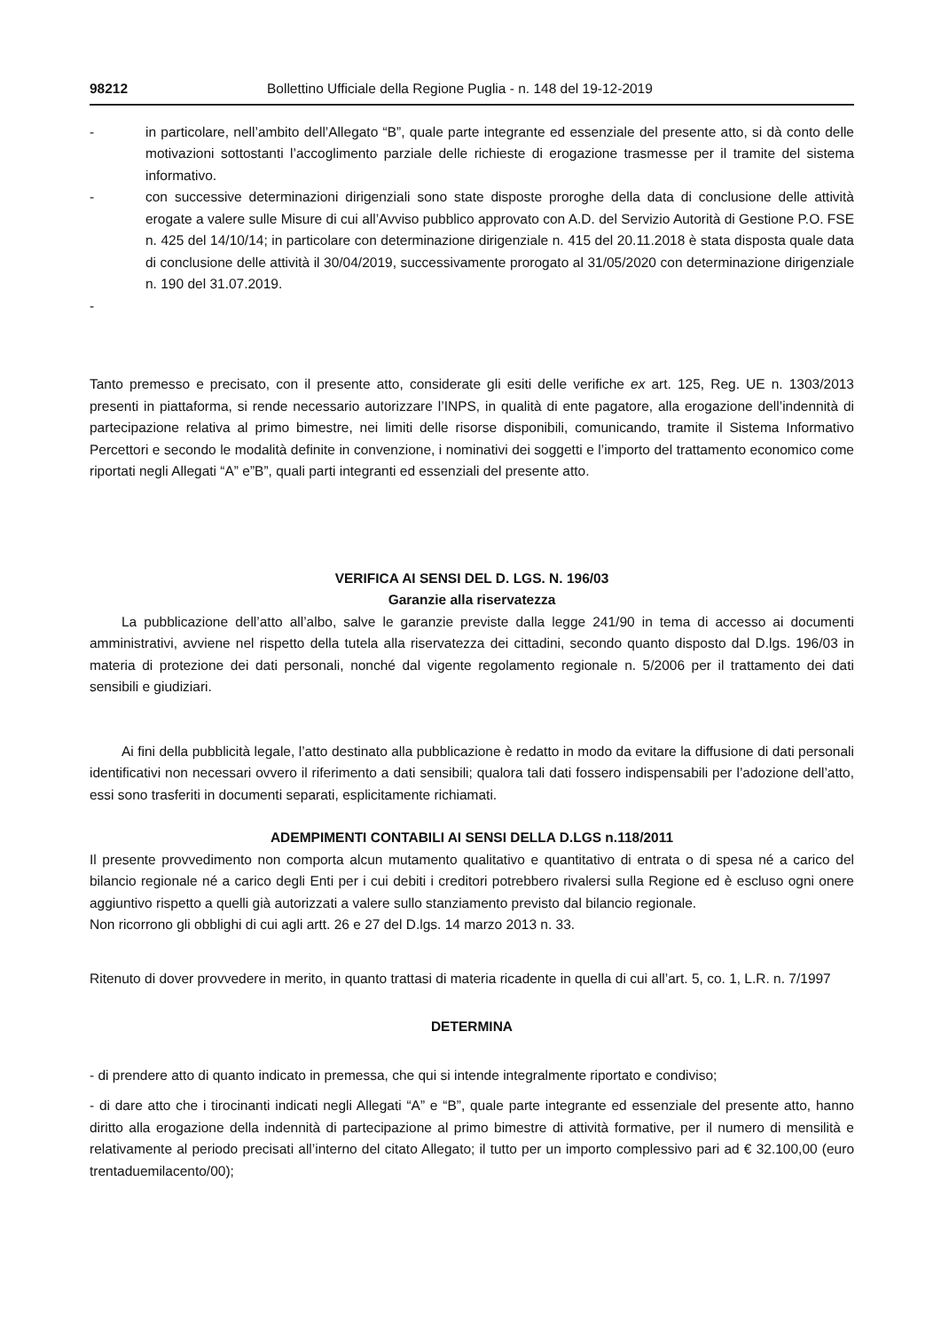98212 Bollettino Ufficiale della Regione Puglia - n. 148 del 19-12-2019
- in particolare, nell’ambito dell’Allegato “B”, quale parte integrante ed essenziale del presente atto, si dà conto delle motivazioni sottostanti l’accoglimento parziale delle richieste di erogazione trasmesse per il tramite del sistema informativo.
- con successive determinazioni dirigenziali sono state disposte proroghe della data di conclusione delle attività erogate a valere sulle Misure di cui all’Avviso pubblico approvato con A.D. del Servizio Autorità di Gestione P.O. FSE n. 425 del 14/10/14; in particolare con determinazione dirigenziale n. 415 del 20.11.2018 è stata disposta quale data di conclusione delle attività il 30/04/2019, successivamente prorogato al 31/05/2020 con determinazione dirigenziale n. 190 del 31.07.2019.
-
Tanto premesso e precisato, con il presente atto, considerate gli esiti delle verifiche ex art. 125, Reg. UE n. 1303/2013 presenti in piattaforma, si rende necessario autorizzare l’INPS, in qualità di ente pagatore, alla erogazione dell’indennità di partecipazione relativa al primo bimestre, nei limiti delle risorse disponibili, comunicando, tramite il Sistema Informativo Percettori e secondo le modalità definite in convenzione, i nominativi dei soggetti e l’importo del trattamento economico come riportati negli Allegati “A” e”B”, quali parti integranti ed essenziali del presente atto.
VERIFICA AI SENSI DEL D. LGS. N. 196/03
Garanzie alla riservatezza
La pubblicazione dell’atto all’albo, salve le garanzie previste dalla legge 241/90 in tema di accesso ai documenti amministrativi, avviene nel rispetto della tutela alla riservatezza dei cittadini, secondo quanto disposto dal D.lgs. 196/03 in materia di protezione dei dati personali, nonché dal vigente regolamento regionale n. 5/2006 per il trattamento dei dati sensibili e giudiziari.
Ai fini della pubblicità legale, l’atto destinato alla pubblicazione è redatto in modo da evitare la diffusione di dati personali identificativi non necessari ovvero il riferimento a dati sensibili; qualora tali dati fossero indispensabili per l’adozione dell’atto, essi sono trasferiti in documenti separati, esplicitamente richiamati.
ADEMPIMENTI CONTABILI AI SENSI DELLA D.LGS n.118/2011
Il presente provvedimento non comporta alcun mutamento qualitativo e quantitativo di entrata o di spesa né a carico del bilancio regionale né a carico degli Enti per i cui debiti i creditori potrebbero rivalersi sulla Regione ed è escluso ogni onere aggiuntivo rispetto a quelli già autorizzati a valere sullo stanziamento previsto dal bilancio regionale.
Non ricorrono gli obblighi di cui agli artt. 26 e 27 del D.lgs. 14 marzo 2013 n. 33.
Ritenuto di dover provvedere in merito, in quanto trattasi di materia ricadente in quella di cui all’art. 5, co. 1, L.R. n. 7/1997
DETERMINA
- di prendere atto di quanto indicato in premessa, che qui si intende integralmente riportato e condiviso;
- di dare atto che i tirocinanti indicati negli Allegati “A” e “B”, quale parte integrante ed essenziale del presente atto, hanno diritto alla erogazione della indennità di partecipazione al primo bimestre di attività formative, per il numero di mensilità e relativamente al periodo precisati all’interno del citato Allegato; il tutto per un importo complessivo pari ad € 32.100,00 (euro trentaduemilacento/00);